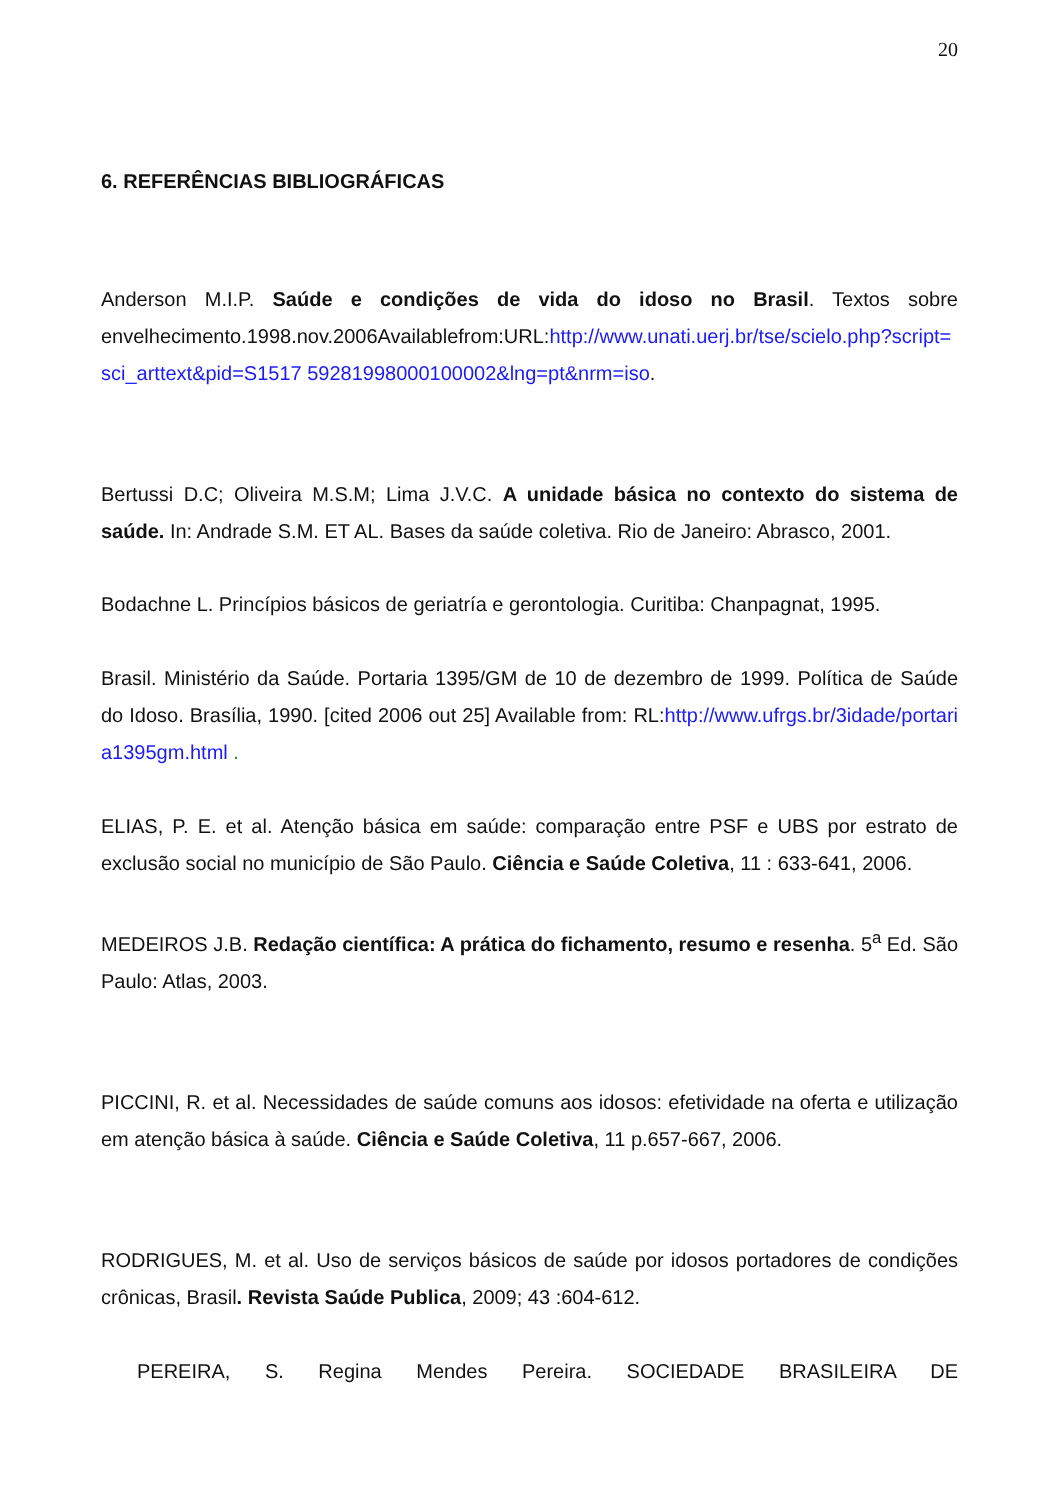20
6. REFERÊNCIAS BIBLIOGRÁFICAS
Anderson M.I.P. Saúde e condições de vida do idoso no Brasil. Textos sobre envelhecimento.1998.nov.2006Availablefrom:URL:http://www.unati.uerj.br/tse/scielo.php?script=sci_arttext&pid=S1517 59281998000100002&lng=pt&nrm=iso.
Bertussi D.C; Oliveira M.S.M; Lima J.V.C. A unidade básica no contexto do sistema de saúde. In: Andrade S.M. ET AL. Bases da saúde coletiva. Rio de Janeiro: Abrasco, 2001.
Bodachne L. Princípios básicos de geriatría e gerontologia. Curitiba: Chanpagnat, 1995.
Brasil. Ministério da Saúde. Portaria 1395/GM de 10 de dezembro de 1999. Política de Saúde do Idoso. Brasília, 1990. [cited 2006 out 25] Available from: RL:http://www.ufrgs.br/3idade/portaria1395gm.html .
ELIAS, P. E. et al. Atenção básica em saúde: comparação entre PSF e UBS por estrato de exclusão social no município de São Paulo. Ciência e Saúde Coletiva, 11 : 633-641, 2006.
MEDEIROS J.B. Redação científica: A prática do fichamento, resumo e resenha. 5<sup>a</sup> Ed. São Paulo: Atlas, 2003.
PICCINI, R. et al. Necessidades de saúde comuns aos idosos: efetividade na oferta e utilização em atenção básica à saúde. Ciência e Saúde Coletiva, 11 p.657-667, 2006.
RODRIGUES, M. et al. Uso de serviços básicos de saúde por idosos portadores de condições crônicas, Brasil. Revista Saúde Publica, 2009; 43 :604-612.
PEREIRA, S. Regina Mendes Pereira. SOCIEDADE BRASILEIRA DE